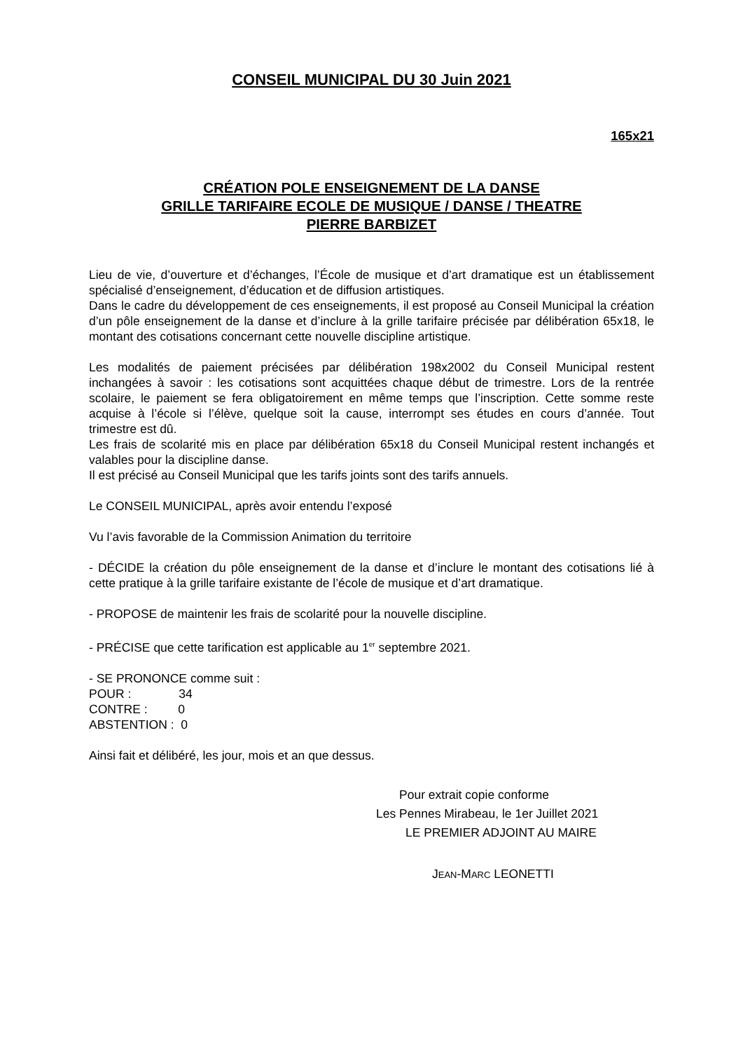CONSEIL MUNICIPAL DU 30 Juin 2021
165x21
CRÉATION POLE ENSEIGNEMENT DE LA DANSE
GRILLE TARIFAIRE ECOLE DE MUSIQUE / DANSE / THEATRE
PIERRE BARBIZET
Lieu de vie, d’ouverture et d’échanges, l’École de musique et d’art dramatique est un établissement spécialisé d’enseignement, d’éducation et de diffusion artistiques.
Dans le cadre du développement de ces enseignements, il est proposé au Conseil Municipal la création d’un pôle enseignement de la danse et d’inclure à la grille tarifaire précisée par délibération 65x18, le montant des cotisations concernant cette nouvelle discipline artistique.
Les modalités de paiement précisées par délibération 198x2002 du Conseil Municipal restent inchangées à savoir : les cotisations sont acquittées chaque début de trimestre. Lors de la rentrée scolaire, le paiement se fera obligatoirement en même temps que l’inscription. Cette somme reste acquise à l’école si l’élève, quelque soit la cause, interrompt ses études en cours d’année. Tout trimestre est dû.
Les frais de scolarité mis en place par délibération 65x18 du Conseil Municipal restent inchangés et valables pour la discipline danse.
Il est précisé au Conseil Municipal que les tarifs joints sont des tarifs annuels.
Le CONSEIL MUNICIPAL, après avoir entendu l’exposé
Vu l’avis favorable de la Commission Animation du territoire
- DÉCIDE la création du pôle enseignement de la danse et d’inclure le montant des cotisations lié à cette pratique à la grille tarifaire existante de l’école de musique et d’art dramatique.
- PROPOSE de maintenir les frais de scolarité pour la nouvelle discipline.
- PRÉCISE que cette tarification est applicable au 1<sup>er</sup> septembre 2021.
- SE PRONONCE comme suit :
POUR : 34
CONTRE : 0
ABSTENTION : 0
Ainsi fait et délibéré, les jour, mois et an que dessus.
Pour extrait copie conforme
Les Pennes Mirabeau, le 1er Juillet 2021
LE PREMIER ADJOINT AU MAIRE
JEAN-MARC LEONETTI